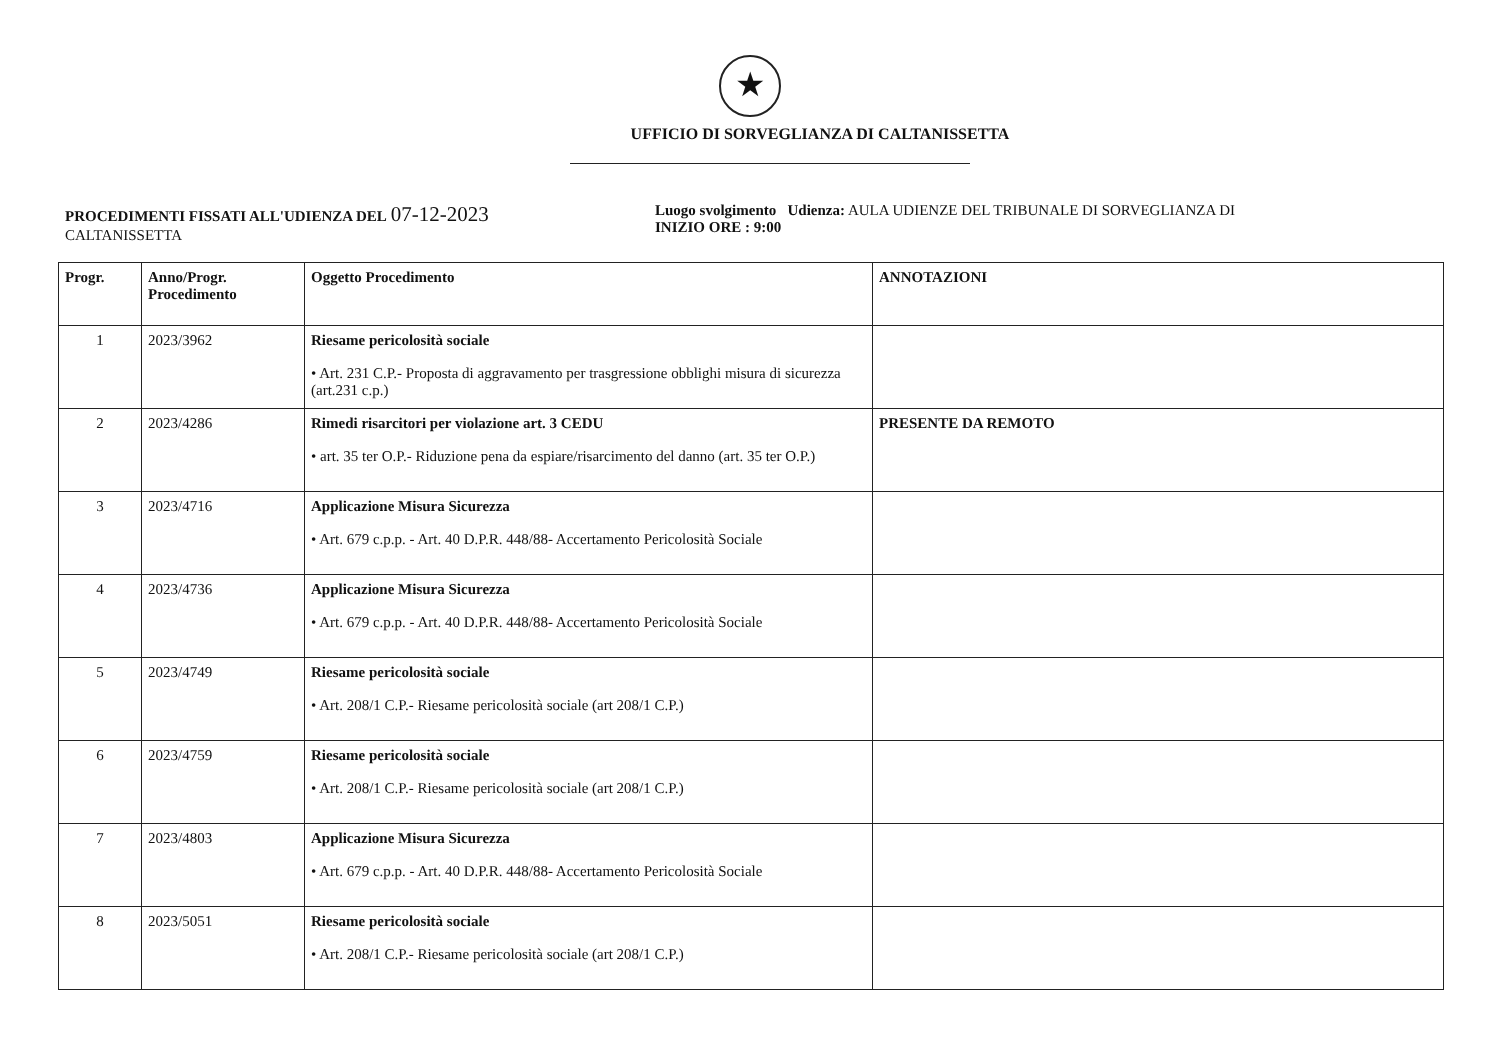★
UFFICIO DI SORVEGLIANZA DI CALTANISSETTA
PROCEDIMENTI FISSATI ALL'UDIENZA DEL 07-12-2023
CALTANISSETTA
Luogo svolgimento Udienza: AULA UDIENZE DEL TRIBUNALE DI SORVEGLIANZA DI
INIZIO ORE : 9:00
| Progr. | Anno/Progr. Procedimento | Oggetto Procedimento | ANNOTAZIONI |
| --- | --- | --- | --- |
| 1 | 2023/3962 | Riesame pericolosità sociale • Art. 231 C.P.- Proposta di aggravamento per trasgressione obblighi misura di sicurezza (art.231 c.p.) | |
| 2 | 2023/4286 | Rimedi risarcitori per violazione art. 3 CEDU • art. 35 ter O.P.- Riduzione pena da espiare/risarcimento del danno (art. 35 ter O.P.) | PRESENTE DA REMOTO |
| 3 | 2023/4716 | Applicazione Misura Sicurezza • Art. 679 c.p.p. - Art. 40 D.P.R. 448/88- Accertamento Pericolosità Sociale | |
| 4 | 2023/4736 | Applicazione Misura Sicurezza • Art. 679 c.p.p. - Art. 40 D.P.R. 448/88- Accertamento Pericolosità Sociale | |
| 5 | 2023/4749 | Riesame pericolosità sociale • Art. 208/1 C.P.- Riesame pericolosità sociale (art 208/1 C.P.) | |
| 6 | 2023/4759 | Riesame pericolosità sociale • Art. 208/1 C.P.- Riesame pericolosità sociale (art 208/1 C.P.) | |
| 7 | 2023/4803 | Applicazione Misura Sicurezza • Art. 679 c.p.p. - Art. 40 D.P.R. 448/88- Accertamento Pericolosità Sociale | |
| 8 | 2023/5051 | Riesame pericolosità sociale • Art. 208/1 C.P.- Riesame pericolosità sociale (art 208/1 C.P.) | |